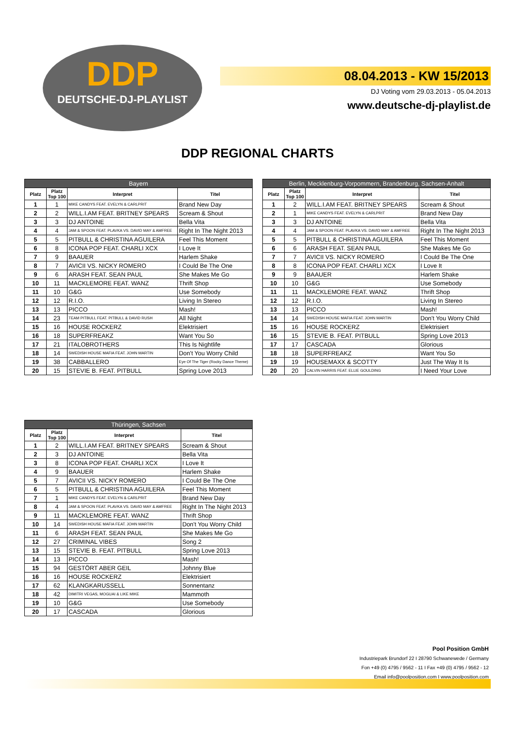DDP
DEUTSCHE-DJ-PLAYLIST
08.04.2013 - KW 15/2013
DJ Voting vom 29.03.2013 - 05.04.2013
www.deutsche-dj-playlist.de
DDP REGIONAL CHARTS
| Bayern | | | |
| --- | --- | --- | --- |
| Platz | Platz Top 100 | Interpret | Titel |
| 1 | 1 | MIKE CANDYS FEAT. EVELYN & CARLPRIT | Brand New Day |
| 2 | 2 | WILL.I.AM FEAT. BRITNEY SPEARS | Scream & Shout |
| 3 | 3 | DJ ANTOINE | Bella Vita |
| 4 | 4 | JAM & SPOON FEAT. PLAVKA VS. DAVID MAY & AMFREE | Right In The Night 2013 |
| 5 | 5 | PITBULL & CHRISTINA AGUILERA | Feel This Moment |
| 6 | 8 | ICONA POP FEAT. CHARLI XCX | I Love It |
| 7 | 9 | BAAUER | Harlem Shake |
| 8 | 7 | AVICII VS. NICKY ROMERO | I Could Be The One |
| 9 | 6 | ARASH FEAT. SEAN PAUL | She Makes Me Go |
| 10 | 11 | MACKLEMORE FEAT. WANZ | Thrift Shop |
| 11 | 10 | G&G | Use Somebody |
| 12 | 12 | R.I.O. | Living In Stereo |
| 13 | 13 | PICCO | Mash! |
| 14 | 23 | TEAM PITBULL FEAT. PITBULL & DAVID RUSH | All Night |
| 15 | 16 | HOUSE ROCKERZ | Elektrisiert |
| 16 | 18 | SUPERFREAKZ | Want You So |
| 17 | 21 | ITALOBROTHERS | This Is Nightlife |
| 18 | 14 | SWEDISH HOUSE MAFIA FEAT. JOHN MARTIN | Don't You Worry Child |
| 19 | 38 | CABBALLERO | Eye Of The Tiger (Rocky Dance Theme) |
| 20 | 15 | STEVIE B. FEAT. PITBULL | Spring Love 2013 |
| Berlin, Mecklenburg-Vorpommern, Brandenburg, Sachsen-Anhalt | | | |
| --- | --- | --- | --- |
| Platz | Platz Top 100 | Interpret | Titel |
| 1 | 2 | WILL.I.AM FEAT. BRITNEY SPEARS | Scream & Shout |
| 2 | 1 | MIKE CANDYS FEAT. EVELYN & CARLPRIT | Brand New Day |
| 3 | 3 | DJ ANTOINE | Bella Vita |
| 4 | 4 | JAM & SPOON FEAT. PLAVKA VS. DAVID MAY & AMFREE | Right In The Night 2013 |
| 5 | 5 | PITBULL & CHRISTINA AGUILERA | Feel This Moment |
| 6 | 6 | ARASH FEAT. SEAN PAUL | She Makes Me Go |
| 7 | 7 | AVICII VS. NICKY ROMERO | I Could Be The One |
| 8 | 8 | ICONA POP FEAT. CHARLI XCX | I Love It |
| 9 | 9 | BAAUER | Harlem Shake |
| 10 | 10 | G&G | Use Somebody |
| 11 | 11 | MACKLEMORE FEAT. WANZ | Thrift Shop |
| 12 | 12 | R.I.O. | Living In Stereo |
| 13 | 13 | PICCO | Mash! |
| 14 | 14 | SWEDISH HOUSE MAFIA FEAT. JOHN MARTIN | Don't You Worry Child |
| 15 | 16 | HOUSE ROCKERZ | Elektrisiert |
| 16 | 15 | STEVIE B. FEAT. PITBULL | Spring Love 2013 |
| 17 | 17 | CASCADA | Glorious |
| 18 | 18 | SUPERFREAKZ | Want You So |
| 19 | 19 | HOUSEMAXX & SCOTTY | Just The Way It Is |
| 20 | 20 | CALVIN HARRIS FEAT. ELLIE GOULDING | I Need Your Love |
| Thüringen, Sachsen | | | |
| --- | --- | --- | --- |
| Platz | Platz Top 100 | Interpret | Titel |
| 1 | 2 | WILL.I.AM FEAT. BRITNEY SPEARS | Scream & Shout |
| 2 | 3 | DJ ANTOINE | Bella Vita |
| 3 | 8 | ICONA POP FEAT. CHARLI XCX | I Love It |
| 4 | 9 | BAAUER | Harlem Shake |
| 5 | 7 | AVICII VS. NICKY ROMERO | I Could Be The One |
| 6 | 5 | PITBULL & CHRISTINA AGUILERA | Feel This Moment |
| 7 | 1 | MIKE CANDYS FEAT. EVELYN & CARLPRIT | Brand New Day |
| 8 | 4 | JAM & SPOON FEAT. PLAVKA VS. DAVID MAY & AMFREE | Right In The Night 2013 |
| 9 | 11 | MACKLEMORE FEAT. WANZ | Thrift Shop |
| 10 | 14 | SWEDISH HOUSE MAFIA FEAT. JOHN MARTIN | Don't You Worry Child |
| 11 | 6 | ARASH FEAT. SEAN PAUL | She Makes Me Go |
| 12 | 27 | CRIMINAL VIBES | Song 2 |
| 13 | 15 | STEVIE B. FEAT. PITBULL | Spring Love 2013 |
| 14 | 13 | PICCO | Mash! |
| 15 | 94 | GESTÖRT ABER GEIL | Johnny Blue |
| 16 | 16 | HOUSE ROCKERZ | Elektrisiert |
| 17 | 62 | KLANGKARUSSELL | Sonnentanz |
| 18 | 42 | DIMITRI VEGAS, MOGUAI & LIKE MIKE | Mammoth |
| 19 | 10 | G&G | Use Somebody |
| 20 | 17 | CASCADA | Glorious |
Pool Position GmbH
Industriepark Brundorf 22 I 28790 Schwanewede / Germany
Fon +49 (0) 4795 / 9562 - 11 I Fax +49 (0) 4795 / 9562 - 12
Email info@poolposition.com I www.poolposition.com